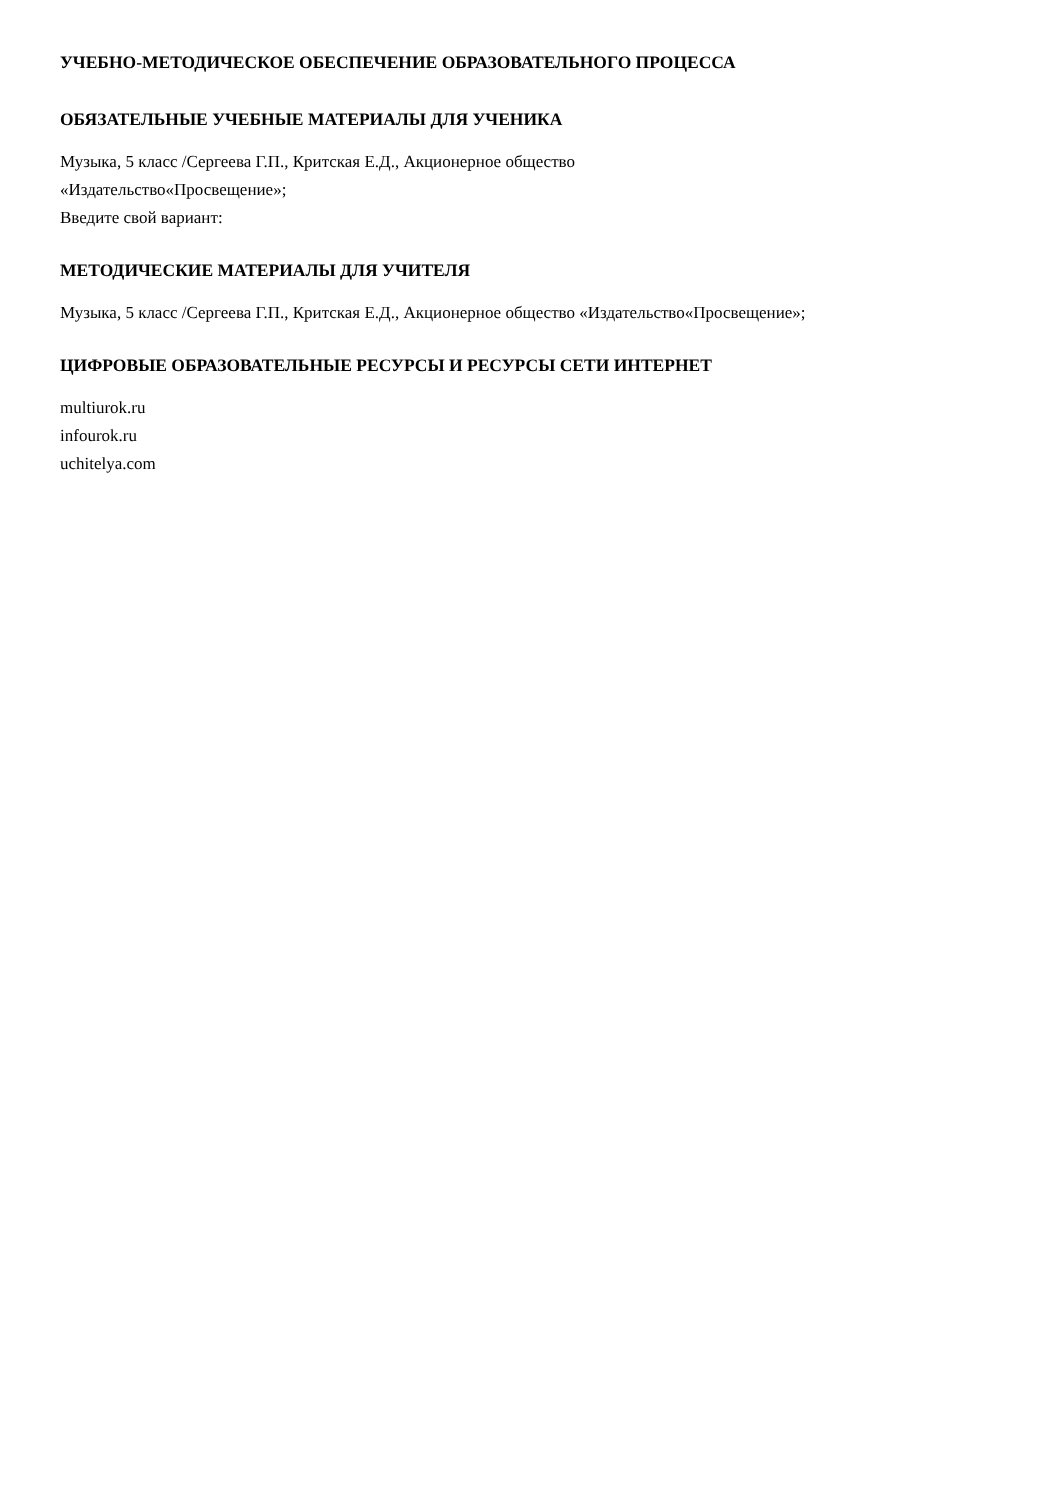УЧЕБНО-МЕТОДИЧЕСКОЕ ОБЕСПЕЧЕНИЕ ОБРАЗОВАТЕЛЬНОГО ПРОЦЕССА
ОБЯЗАТЕЛЬНЫЕ УЧЕБНЫЕ МАТЕРИАЛЫ ДЛЯ УЧЕНИКА
Музыка, 5 класс /Сергеева Г.П., Критская Е.Д., Акционерное общество
«Издательство«Просвещение»;
Введите свой вариант:
МЕТОДИЧЕСКИЕ МАТЕРИАЛЫ ДЛЯ УЧИТЕЛЯ
Музыка, 5 класс /Сергеева Г.П., Критская Е.Д., Акционерное общество «Издательство«Просвещение»;
ЦИФРОВЫЕ ОБРАЗОВАТЕЛЬНЫЕ РЕСУРСЫ И РЕСУРСЫ СЕТИ ИНТЕРНЕТ
multiurok.ru
infourok.ru
uchitelya.com